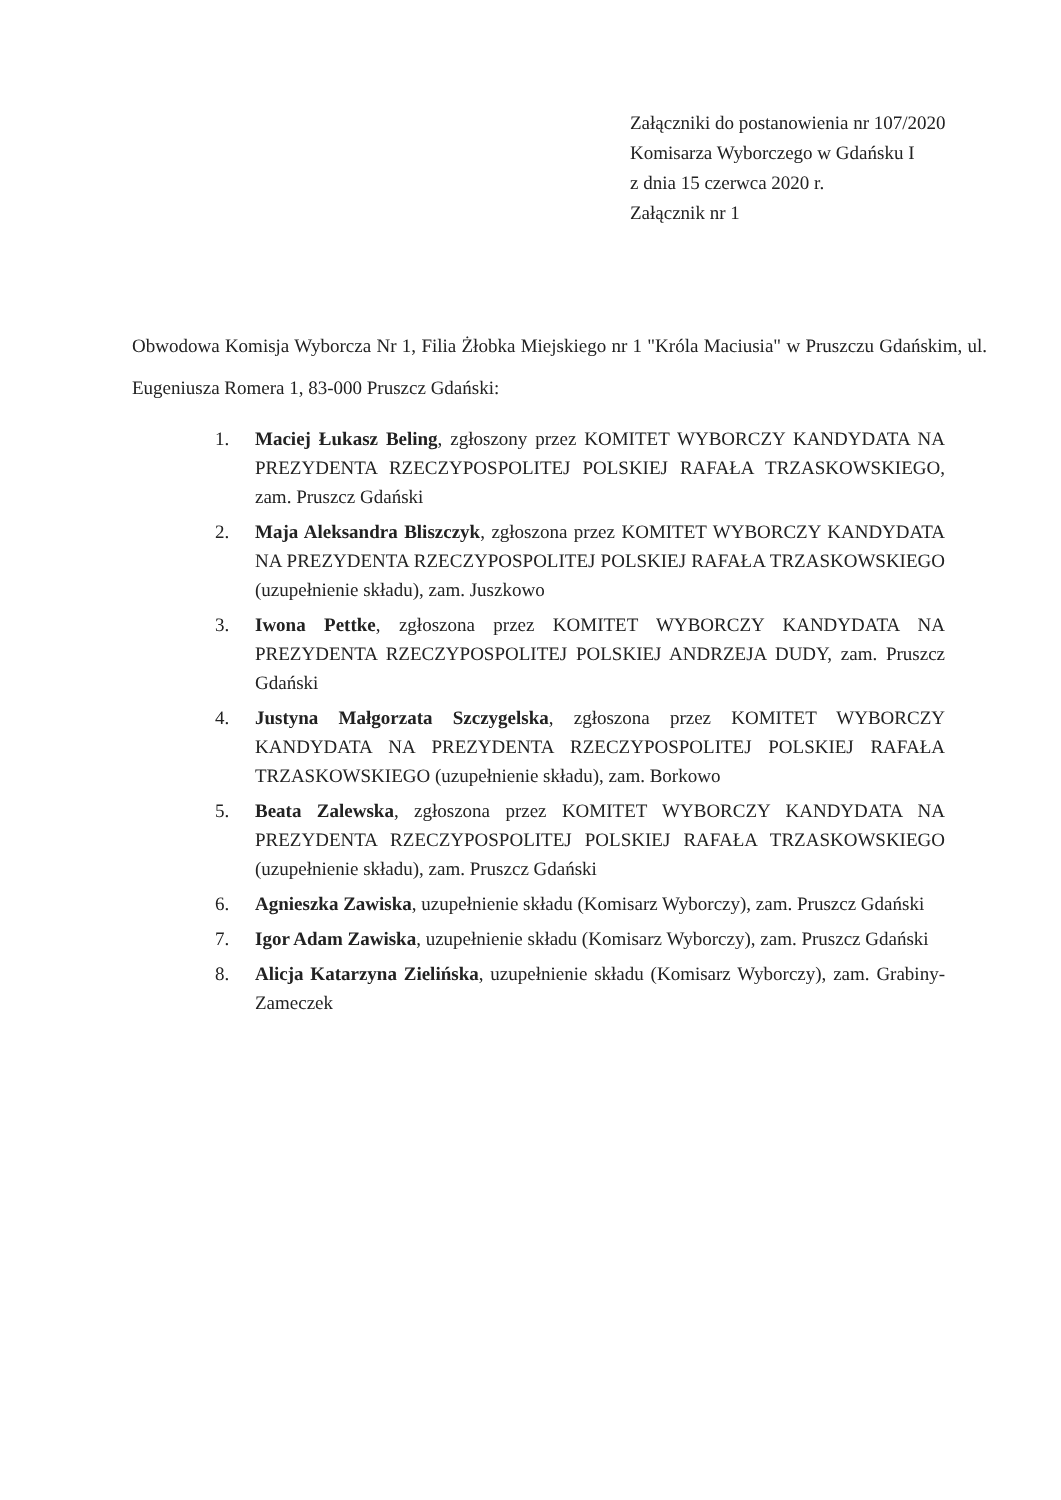Załączniki do postanowienia nr 107/2020
Komisarza Wyborczego w Gdańsku I
z dnia 15 czerwca 2020 r.
Załącznik nr 1
Obwodowa Komisja Wyborcza Nr 1, Filia Żłobka Miejskiego nr 1 "Króla Maciusia" w Pruszczu Gdańskim, ul. Eugeniusza Romera 1, 83-000 Pruszcz Gdański:
1. Maciej Łukasz Beling, zgłoszony przez KOMITET WYBORCZY KANDYDATA NA PREZYDENTA RZECZYPOSPOLITEJ POLSKIEJ RAFAŁA TRZASKOWSKIEGO, zam. Pruszcz Gdański
2. Maja Aleksandra Bliszczyk, zgłoszona przez KOMITET WYBORCZY KANDYDATA NA PREZYDENTA RZECZYPOSPOLITEJ POLSKIEJ RAFAŁA TRZASKOWSKIEGO (uzupełnienie składu), zam. Juszkowo
3. Iwona Pettke, zgłoszona przez KOMITET WYBORCZY KANDYDATA NA PREZYDENTA RZECZYPOSPOLITEJ POLSKIEJ ANDRZEJA DUDY, zam. Pruszcz Gdański
4. Justyna Małgorzata Szczygelska, zgłoszona przez KOMITET WYBORCZY KANDYDATA NA PREZYDENTA RZECZYPOSPOLITEJ POLSKIEJ RAFAŁA TRZASKOWSKIEGO (uzupełnienie składu), zam. Borkowo
5. Beata Zalewska, zgłoszona przez KOMITET WYBORCZY KANDYDATA NA PREZYDENTA RZECZYPOSPOLITEJ POLSKIEJ RAFAŁA TRZASKOWSKIEGO (uzupełnienie składu), zam. Pruszcz Gdański
6. Agnieszka Zawiska, uzupełnienie składu (Komisarz Wyborczy), zam. Pruszcz Gdański
7. Igor Adam Zawiska, uzupełnienie składu (Komisarz Wyborczy), zam. Pruszcz Gdański
8. Alicja Katarzyna Zielińska, uzupełnienie składu (Komisarz Wyborczy), zam. Grabiny-Zameczek